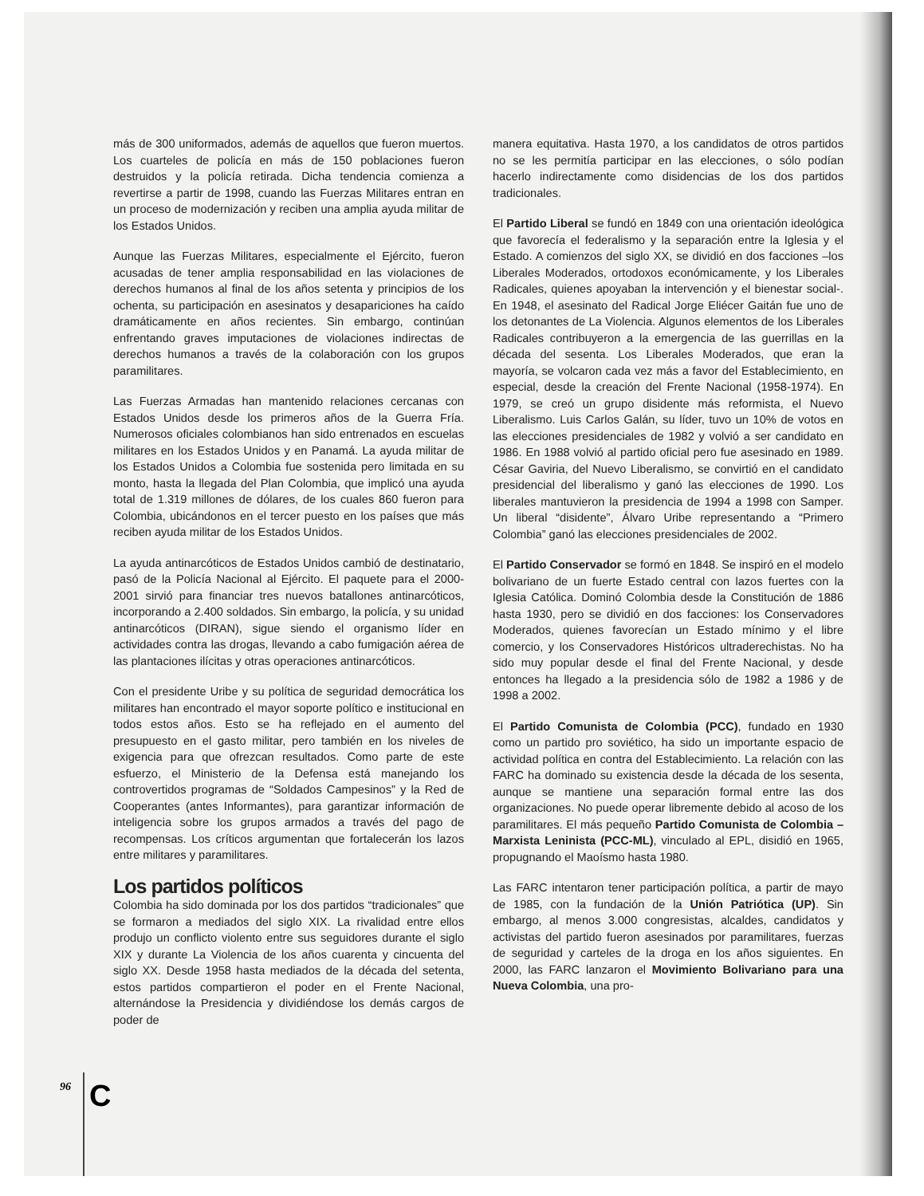más de 300 uniformados, además de aquellos que fueron muertos. Los cuarteles de policía en más de 150 poblaciones fueron destruidos y la policía retirada. Dicha tendencia comienza a revertirse a partir de 1998, cuando las Fuerzas Militares entran en un proceso de modernización y reciben una amplia ayuda militar de los Estados Unidos.
Aunque las Fuerzas Militares, especialmente el Ejército, fueron acusadas de tener amplia responsabilidad en las violaciones de derechos humanos al final de los años setenta y principios de los ochenta, su participación en asesinatos y desapariciones ha caído dramáticamente en años recientes. Sin embargo, continúan enfrentando graves imputaciones de violaciones indirectas de derechos humanos a través de la colaboración con los grupos paramilitares.
Las Fuerzas Armadas han mantenido relaciones cercanas con Estados Unidos desde los primeros años de la Guerra Fría. Numerosos oficiales colombianos han sido entrenados en escuelas militares en los Estados Unidos y en Panamá. La ayuda militar de los Estados Unidos a Colombia fue sostenida pero limitada en su monto, hasta la llegada del Plan Colombia, que implicó una ayuda total de 1.319 millones de dólares, de los cuales 860 fueron para Colombia, ubicándonos en el tercer puesto en los países que más reciben ayuda militar de los Estados Unidos.
La ayuda antinarcóticos de Estados Unidos cambió de destinatario, pasó de la Policía Nacional al Ejército. El paquete para el 2000-2001 sirvió para financiar tres nuevos batallones antinarcóticos, incorporando a 2.400 soldados. Sin embargo, la policía, y su unidad antinarcóticos (DIRAN), sigue siendo el organismo líder en actividades contra las drogas, llevando a cabo fumigación aérea de las plantaciones ilícitas y otras operaciones antinarcóticos.
Con el presidente Uribe y su política de seguridad democrática los militares han encontrado el mayor soporte político e institucional en todos estos años. Esto se ha reflejado en el aumento del presupuesto en el gasto militar, pero también en los niveles de exigencia para que ofrezcan resultados. Como parte de este esfuerzo, el Ministerio de la Defensa está manejando los controvertidos programas de “Soldados Campesinos” y la Red de Cooperantes (antes Informantes), para garantizar información de inteligencia sobre los grupos armados a través del pago de recompensas. Los críticos argumentan que fortalecerán los lazos entre militares y paramilitares.
Los partidos políticos
Colombia ha sido dominada por los dos partidos “tradicionales” que se formaron a mediados del siglo XIX. La rivalidad entre ellos produjo un conflicto violento entre sus seguidores durante el siglo XIX y durante La Violencia de los años cuarenta y cincuenta del siglo XX. Desde 1958 hasta mediados de la década del setenta, estos partidos compartieron el poder en el Frente Nacional, alternándose la Presidencia y dividiéndose los demás cargos de poder de
manera equitativa. Hasta 1970, a los candidatos de otros partidos no se les permitía participar en las elecciones, o sólo podían hacerlo indirectamente como disidencias de los dos partidos tradicionales.
El Partido Liberal se fundó en 1849 con una orientación ideológica que favorecía el federalismo y la separación entre la Iglesia y el Estado. A comienzos del siglo XX, se dividió en dos facciones –los Liberales Moderados, ortodoxos económicamente, y los Liberales Radicales, quienes apoyaban la intervención y el bienestar social-. En 1948, el asesinato del Radical Jorge Eliécer Gaitán fue uno de los detonantes de La Violencia. Algunos elementos de los Liberales Radicales contribuyeron a la emergencia de las guerrillas en la década del sesenta. Los Liberales Moderados, que eran la mayoría, se volcaron cada vez más a favor del Establecimiento, en especial, desde la creación del Frente Nacional (1958-1974). En 1979, se creó un grupo disidente más reformista, el Nuevo Liberalismo. Luis Carlos Galán, su líder, tuvo un 10% de votos en las elecciones presidenciales de 1982 y volvió a ser candidato en 1986. En 1988 volvió al partido oficial pero fue asesinado en 1989. César Gaviria, del Nuevo Liberalismo, se convirtió en el candidato presidencial del liberalismo y ganó las elecciones de 1990. Los liberales mantuvieron la presidencia de 1994 a 1998 con Samper. Un liberal “disidente”, Álvaro Uribe representando a “Primero Colombia” ganó las elecciones presidenciales de 2002.
El Partido Conservador se formó en 1848. Se inspiró en el modelo bolivariano de un fuerte Estado central con lazos fuertes con la Iglesia Católica. Dominó Colombia desde la Constitución de 1886 hasta 1930, pero se dividió en dos facciones: los Conservadores Moderados, quienes favorecían un Estado mínimo y el libre comercio, y los Conservadores Históricos ultraderechistas. No ha sido muy popular desde el final del Frente Nacional, y desde entonces ha llegado a la presidencia sólo de 1982 a 1986 y de 1998 a 2002.
El Partido Comunista de Colombia (PCC), fundado en 1930 como un partido pro soviético, ha sido un importante espacio de actividad política en contra del Establecimiento. La relación con las FARC ha dominado su existencia desde la década de los sesenta, aunque se mantiene una separación formal entre las dos organizaciones. No puede operar libremente debido al acoso de los paramilitares. El más pequeño Partido Comunista de Colombia – Marxista Leninista (PCC-ML), vinculado al EPL, disidió en 1965, propugnando el Maoísmo hasta 1980.
Las FARC intentaron tener participación política, a partir de mayo de 1985, con la fundación de la Unión Patriótica (UP). Sin embargo, al menos 3.000 congresistas, alcaldes, candidatos y activistas del partido fueron asesinados por paramilitares, fuerzas de seguridad y carteles de la droga en los años siguientes. En 2000, las FARC lanzaron el Movimiento Bolivariano para una Nueva Colombia, una pro-
96 C